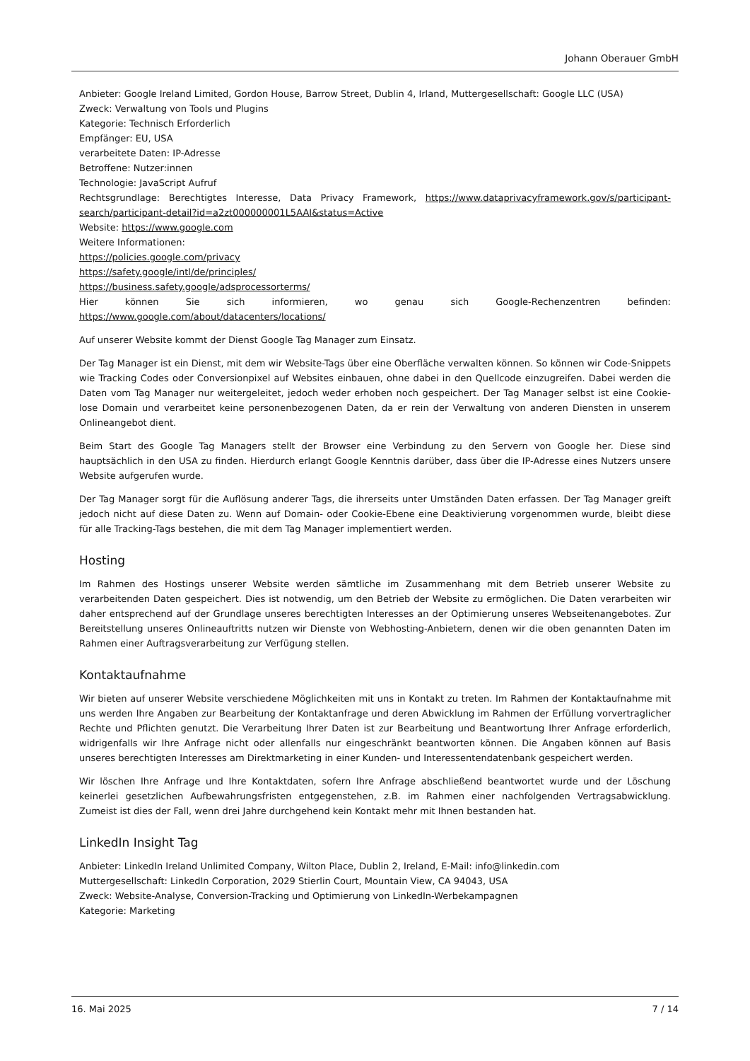Johann Oberauer GmbH
Anbieter: Google Ireland Limited, Gordon House, Barrow Street, Dublin 4, Irland, Muttergesellschaft: Google LLC (USA)
Zweck: Verwaltung von Tools und Plugins
Kategorie: Technisch Erforderlich
Empfänger: EU, USA
verarbeitete Daten: IP-Adresse
Betroffene: Nutzer:innen
Technologie: JavaScript Aufruf
Rechtsgrundlage: Berechtigtes Interesse, Data Privacy Framework, https://www.dataprivacyframework.gov/s/participant-search/participant-detail?id=a2zt000000001L5AAI&status=Active
Website: https://www.google.com
Weitere Informationen:
https://policies.google.com/privacy
https://safety.google/intl/de/principles/
https://business.safety.google/adsprocessorterms/
Hier können Sie sich informieren, wo genau sich Google-Rechenzentren befinden: https://www.google.com/about/datacenters/locations/
Auf unserer Website kommt der Dienst Google Tag Manager zum Einsatz.
Der Tag Manager ist ein Dienst, mit dem wir Website-Tags über eine Oberfläche verwalten können. So können wir Code-Snippets wie Tracking Codes oder Conversionpixel auf Websites einbauen, ohne dabei in den Quellcode einzugreifen. Dabei werden die Daten vom Tag Manager nur weitergeleitet, jedoch weder erhoben noch gespeichert. Der Tag Manager selbst ist eine Cookie-lose Domain und verarbeitet keine personenbezogenen Daten, da er rein der Verwaltung von anderen Diensten in unserem Onlineangebot dient.
Beim Start des Google Tag Managers stellt der Browser eine Verbindung zu den Servern von Google her. Diese sind hauptsächlich in den USA zu finden. Hierdurch erlangt Google Kenntnis darüber, dass über die IP-Adresse eines Nutzers unsere Website aufgerufen wurde.
Der Tag Manager sorgt für die Auflösung anderer Tags, die ihrerseits unter Umständen Daten erfassen. Der Tag Manager greift jedoch nicht auf diese Daten zu. Wenn auf Domain- oder Cookie-Ebene eine Deaktivierung vorgenommen wurde, bleibt diese für alle Tracking-Tags bestehen, die mit dem Tag Manager implementiert werden.
Hosting
Im Rahmen des Hostings unserer Website werden sämtliche im Zusammenhang mit dem Betrieb unserer Website zu verarbeitenden Daten gespeichert. Dies ist notwendig, um den Betrieb der Website zu ermöglichen. Die Daten verarbeiten wir daher entsprechend auf der Grundlage unseres berechtigten Interesses an der Optimierung unseres Webseitenangebotes. Zur Bereitstellung unseres Onlineauftritts nutzen wir Dienste von Webhosting-Anbietern, denen wir die oben genannten Daten im Rahmen einer Auftragsverarbeitung zur Verfügung stellen.
Kontaktaufnahme
Wir bieten auf unserer Website verschiedene Möglichkeiten mit uns in Kontakt zu treten. Im Rahmen der Kontaktaufnahme mit uns werden Ihre Angaben zur Bearbeitung der Kontaktanfrage und deren Abwicklung im Rahmen der Erfüllung vorvertraglicher Rechte und Pflichten genutzt. Die Verarbeitung Ihrer Daten ist zur Bearbeitung und Beantwortung Ihrer Anfrage erforderlich, widrigenfalls wir Ihre Anfrage nicht oder allenfalls nur eingeschränkt beantworten können. Die Angaben können auf Basis unseres berechtigten Interesses am Direktmarketing in einer Kunden- und Interessentendatenbank gespeichert werden.
Wir löschen Ihre Anfrage und Ihre Kontaktdaten, sofern Ihre Anfrage abschließend beantwortet wurde und der Löschung keinerlei gesetzlichen Aufbewahrungsfristen entgegenstehen, z.B. im Rahmen einer nachfolgenden Vertragsabwicklung. Zumeist ist dies der Fall, wenn drei Jahre durchgehend kein Kontakt mehr mit Ihnen bestanden hat.
LinkedIn Insight Tag
Anbieter: LinkedIn Ireland Unlimited Company, Wilton Place, Dublin 2, Ireland, E-Mail: info@linkedin.com
Muttergesellschaft: LinkedIn Corporation, 2029 Stierlin Court, Mountain View, CA 94043, USA
Zweck: Website-Analyse, Conversion-Tracking und Optimierung von LinkedIn-Werbekampagnen
Kategorie: Marketing
16. Mai 2025 7 / 14